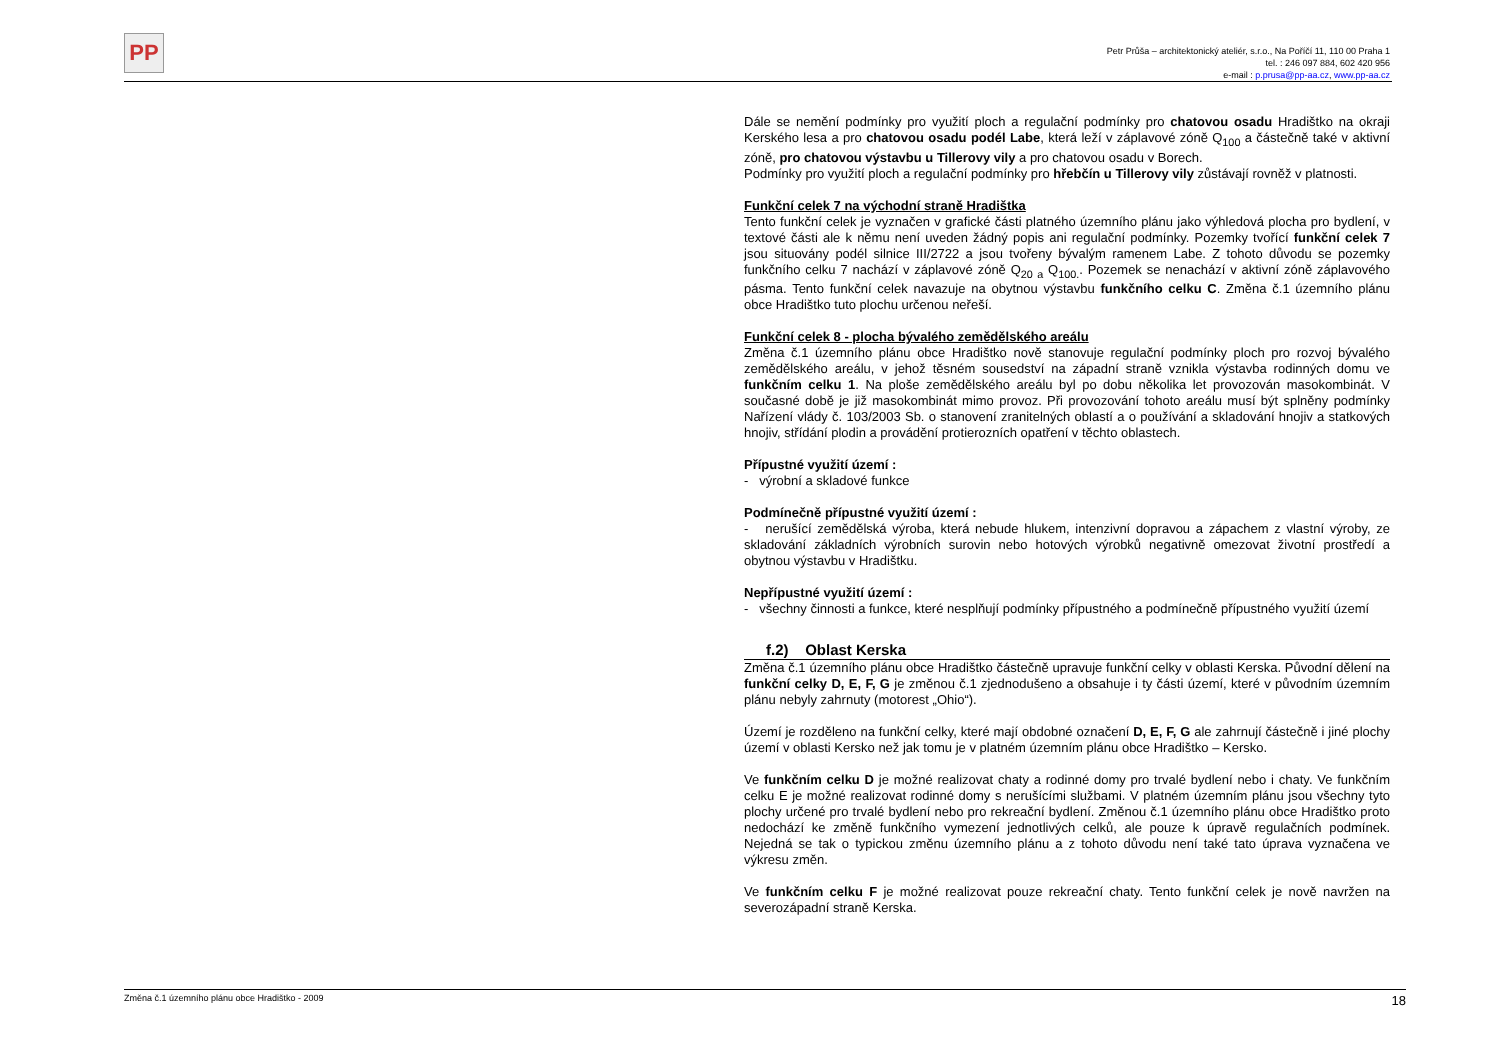PP
Petr Průša – architektonický ateliér, s.r.o., Na Poříčí 11, 110 00 Praha 1
tel. : 246 097 884, 602 420 956
e-mail : p.prusa@pp-aa.cz, www.pp-aa.cz
Dále se nemění podmínky pro využití ploch a regulační podmínky pro chatovou osadu Hradištko na okraji Kerského lesa a pro chatovou osadu podél Labe, která leží v záplavové zóně Q<sub>100</sub> a částečně také v aktivní zóně, pro chatovou výstavbu u Tillerovy vily a pro chatovou osadu v Borech.
Podmínky pro využití ploch a regulační podmínky pro hřebčín u Tillerovy vily zůstávají rovněž v platnosti.
Funkční celek 7 na východní straně Hradištka
Tento funkční celek je vyznačen v grafické části platného územního plánu jako výhledová plocha pro bydlení, v textové části ale k němu není uveden žádný popis ani regulační podmínky. Pozemky tvořící funkční celek 7 jsou situovány podél silnice III/2722 a jsou tvořeny bývalým ramenem Labe. Z tohoto důvodu se pozemky funkčního celku 7 nachází v záplavové zóně Q<sub>20 a</sub> Q<sub>100.</sub>. Pozemek se nenachází v aktivní zóně záplavového pásma. Tento funkční celek navazuje na obytnou výstavbu funkčního celku C. Změna č.1 územního plánu obce Hradištko tuto plochu určenou neřeší.
Funkční celek 8 - plocha bývalého zemědělského areálu
Změna č.1 územního plánu obce Hradištko nově stanovuje regulační podmínky ploch pro rozvoj bývalého zemědělského areálu, v jehož těsném sousedství na západní straně vznikla výstavba rodinných domu ve funkčním celku 1. Na ploše zemědělského areálu byl po dobu několika let provozován masokombinát. V současné době je již masokombinát mimo provoz. Při provozování tohoto areálu musí být splněny podmínky Nařízení vlády č. 103/2003 Sb. o stanovení zranitelných oblastí a o používání a skladování hnojiv a statkových hnojiv, střídání plodin a provádění protierozních opatření v těchto oblastech.
Přípustné využití území :
- výrobní a skladové funkce
Podmínečně přípustné využití území :
- nerušící zemědělská výroba, která nebude hlukem, intenzivní dopravou a zápachem z vlastní výroby, ze skladování základních výrobních surovin nebo hotových výrobků negativně omezovat životní prostředí a obytnou výstavbu v Hradištku.
Nepřípustné využití území :
- všechny činnosti a funkce, které nesplňují podmínky přípustného a podmínečně přípustného využití území
f.2) Oblast Kerska
Změna č.1 územního plánu obce Hradištko částečně upravuje funkční celky v oblasti Kerska. Původní dělení na funkční celky D, E, F, G je změnou č.1 zjednodušeno a obsahuje i ty části území, které v původním územním plánu nebyly zahrnuty (motorest „Ohio“).
Území je rozděleno na funkční celky, které mají obdobné označení D, E, F, G ale zahrnují částečně i jiné plochy území v oblasti Kersko než jak tomu je v platném územním plánu obce Hradištko – Kersko.
Ve funkčním celku D je možné realizovat chaty a rodinné domy pro trvalé bydlení nebo i chaty. Ve funkčním celku E je možné realizovat rodinné domy s nerušícími službami. V platném územním plánu jsou všechny tyto plochy určené pro trvalé bydlení nebo pro rekreační bydlení. Změnou č.1 územního plánu obce Hradištko proto nedochází ke změně funkčního vymezení jednotlivých celků, ale pouze k úpravě regulačních podmínek. Nejedná se tak o typickou změnu územního plánu a z tohoto důvodu není také tato úprava vyznačena ve výkresu změn.
Ve funkčním celku F je možné realizovat pouze rekreační chaty. Tento funkční celek je nově navržen na severozápadní straně Kerska.
Změna č.1 územního plánu obce Hradištko - 2009 18